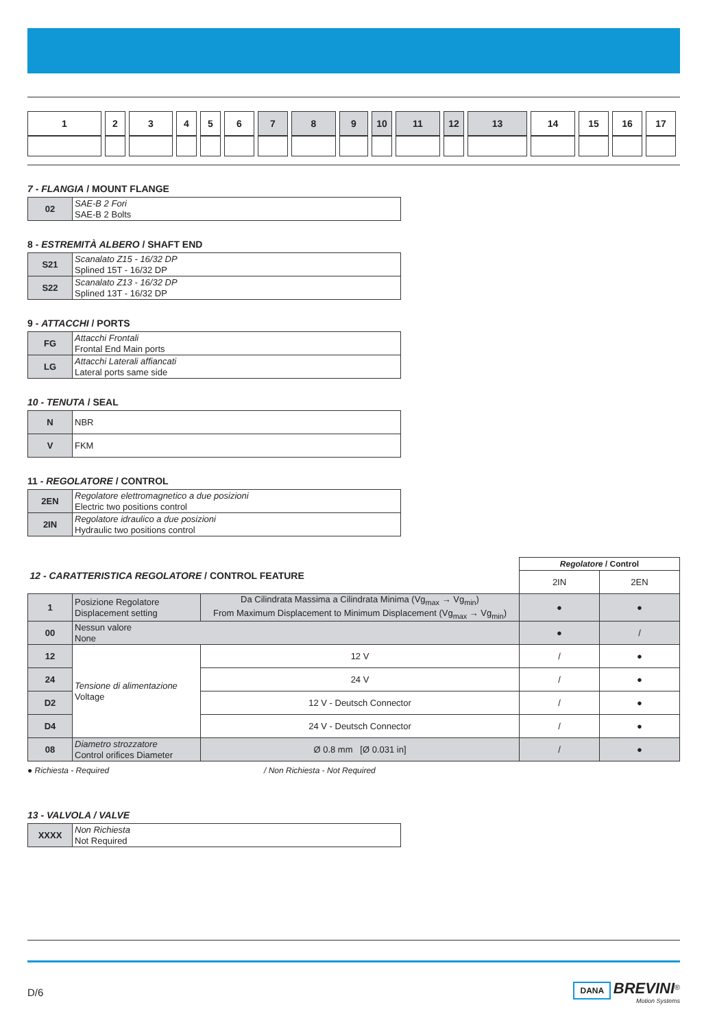| 1 | 2 | 3 | 4 | 5 | 6 | 7 | 8 | 9 | 10 | 11 | 12 | 13 | 14 | 15 | 16 | 17 |
7 - FLANGIA / MOUNT FLANGE
| 02 | SAE-B 2 Fori SAE-B 2 Bolts |
8 - ESTREMITÀ ALBERO / SHAFT END
| S21 | Scanalato Z15 - 16/32 DP Splined 15T - 16/32 DP |
| S22 | Scanalato Z13 - 16/32 DP Splined 13T - 16/32 DP |
9 - ATTACCHI / PORTS
| FG | Attacchi Frontali Frontal End Main ports |
| LG | Attacchi Laterali affiancati Lateral ports same side |
10 - TENUTA / SEAL
| N | NBR |
| V | FKM |
11 - REGOLATORE / CONTROL
| 2EN | Regolatore elettromagnetico a due posizioni Electric two positions control |
| 2IN | Regolatore idraulico a due posizioni Hydraulic two positions control |
| 12 - CARATTERISTICA REGOLATORE / CONTROL FEATURE | | | Regolatore / Control | |
| | | | 2IN | 2EN |
| 1 | Posizione Regolatore Displacement setting | Da Cilindrata Massima a Cilindrata Minima (Vg<sub>max</sub> → Vg<sub>min</sub>) From Maximum Displacement to Minimum Displacement (Vg<sub>max</sub> → Vg<sub>min</sub>) | ● | ● |
| 00 | Nessun valore None | | ● | / |
| 12 | Tensione di alimentazione Voltage | 12 V | / | ● |
| 24 | | 24 V | / | ● |
| D2 | | 12 V - Deutsch Connector | / | ● |
| D4 | | 24 V - Deutsch Connector | / | ● |
| 08 | Diametro strozzatore Control orifices Diameter | Ø 0.8 mm [Ø 0.031 in] | / | ● |
● Richiesta - Required / Non Richiesta - Not Required
13 - VALVOLA / VALVE
| XXXX | Non Richiesta Not Required |
D/6 DANA BREVINI<sup>®</sup>
Motion Systems